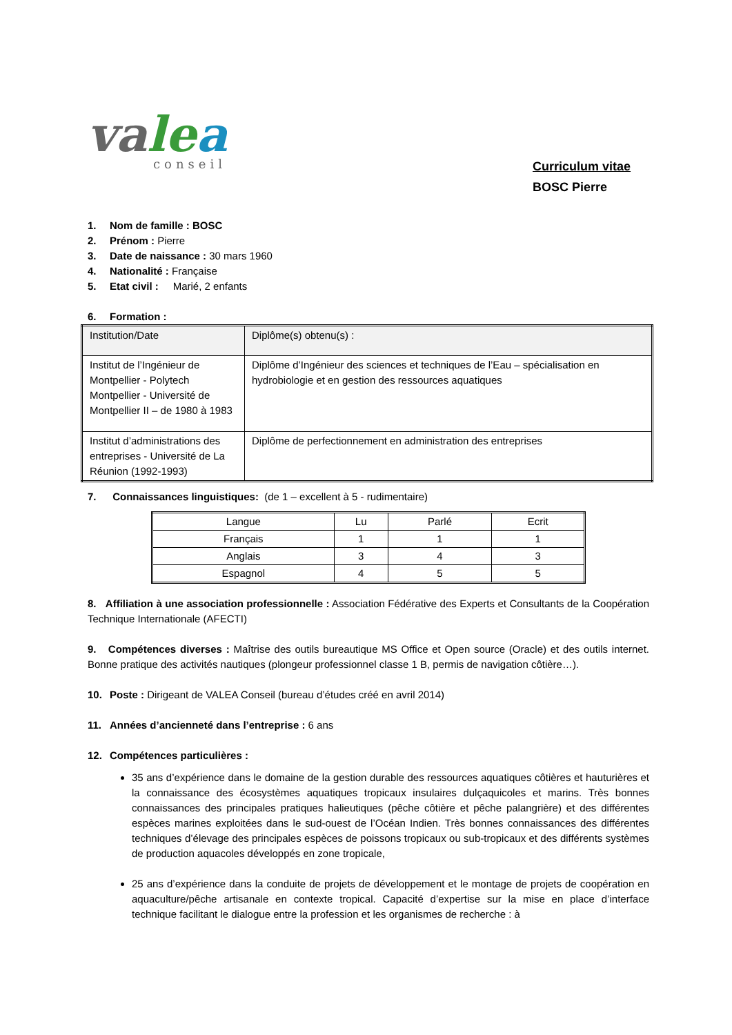valea
conseil
Curriculum vitae
BOSC Pierre
1. Nom de famille : BOSC
2. Prénom : Pierre
3. Date de naissance : 30 mars 1960
4. Nationalité : Française
5. Etat civil : Marié, 2 enfants
6. Formation :
| Institution/Date | Diplôme(s) obtenu(s) : |
| Institut de l’Ingénieur de Montpellier - Polytech Montpellier - Université de Montpellier II – de 1980 à 1983 | Diplôme d’Ingénieur des sciences et techniques de l’Eau – spécialisation en hydrobiologie et en gestion des ressources aquatiques |
| Institut d’administrations des entreprises - Université de La Réunion (1992-1993) | Diplôme de perfectionnement en administration des entreprises |
7. Connaissances linguistiques: (de 1 – excellent à 5 - rudimentaire)
| Langue | Lu | Parlé | Ecrit |
| Français | 1 | 1 | 1 |
| Anglais | 3 | 4 | 3 |
| Espagnol | 4 | 5 | 5 |
8. Affiliation à une association professionnelle : Association Fédérative des Experts et Consultants de la Coopération Technique Internationale (AFECTI)
9. Compétences diverses : Maîtrise des outils bureautique MS Office et Open source (Oracle) et des outils internet. Bonne pratique des activités nautiques (plongeur professionnel classe 1 B, permis de navigation côtière…).
10. Poste : Dirigeant de VALEA Conseil (bureau d’études créé en avril 2014)
11. Années d’ancienneté dans l’entreprise : 6 ans
12. Compétences particulières :
35 ans d’expérience dans le domaine de la gestion durable des ressources aquatiques côtières et hauturières et la connaissance des écosystèmes aquatiques tropicaux insulaires dulçaquicoles et marins. Très bonnes connaissances des principales pratiques halieutiques (pêche côtière et pêche palangrière) et des différentes espèces marines exploitées dans le sud-ouest de l’Océan Indien. Très bonnes connaissances des différentes techniques d’élevage des principales espèces de poissons tropicaux ou sub-tropicaux et des différents systèmes de production aquacoles développés en zone tropicale,
25 ans d’expérience dans la conduite de projets de développement et le montage de projets de coopération en aquaculture/pêche artisanale en contexte tropical. Capacité d’expertise sur la mise en place d’interface technique facilitant le dialogue entre la profession et les organismes de recherche : à